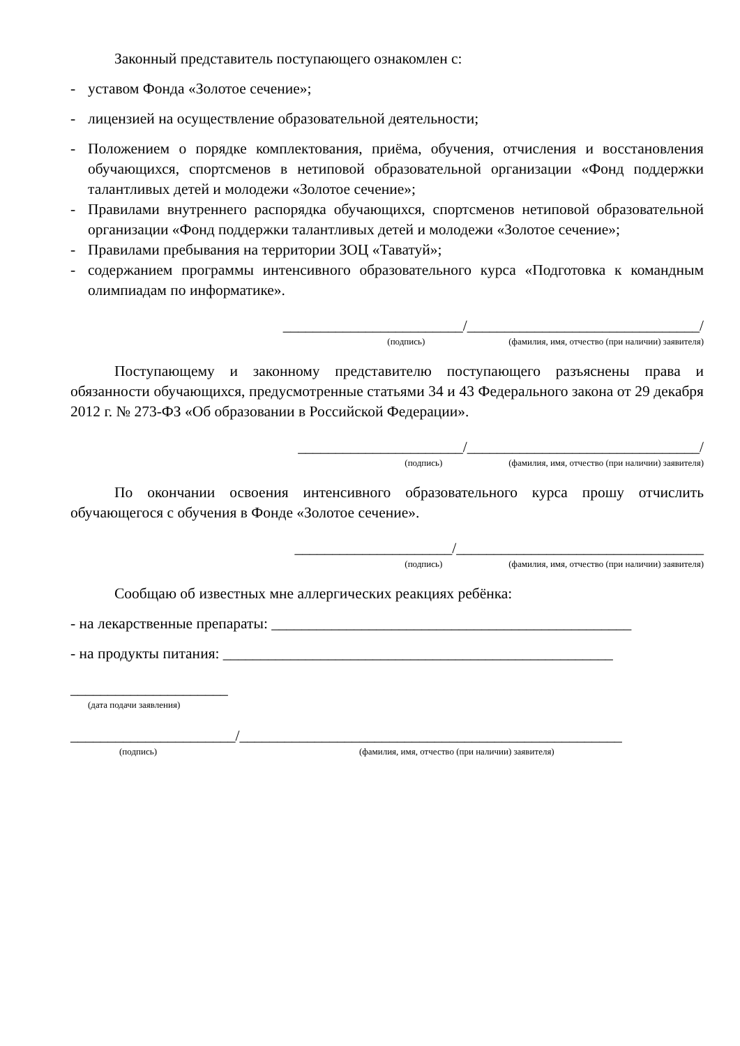Законный представитель поступающего ознакомлен с:
- уставом Фонда «Золотое сечение»;
- лицензией на осуществление образовательной деятельности;
- Положением о порядке комплектования, приёма, обучения, отчисления и восстановления обучающихся, спортсменов в нетиповой образовательной организации «Фонд поддержки талантливых детей и молодежи «Золотое сечение»;
- Правилами внутреннего распорядка обучающихся, спортсменов нетиповой образовательной организации «Фонд поддержки талантливых детей и молодежи «Золотое сечение»;
- Правилами пребывания на территории ЗОЦ «Таватуй»;
- содержанием программы интенсивного образовательного курса «Подготовка к командным олимпиадам по информатике».
________________________/_______________________________/
(подпись) (фамилия, имя, отчество (при наличии) заявителя)
Поступающему и законному представителю поступающего разъяснены права и обязанности обучающихся, предусмотренные статьями 34 и 43 Федерального закона от 29 декабря 2012 г. № 273-ФЗ «Об образовании в Российской Федерации».
______________________/_______________________________/
(подпись) (фамилия, имя, отчество (при наличии) заявителя)
По окончании освоения интенсивного образовательного курса прошу отчислить обучающегося с обучения в Фонде «Золотое сечение».
_____________________/_________________________________
(подпись) (фамилия, имя, отчество (при наличии) заявителя)
Сообщаю об известных мне аллергических реакциях ребёнка:
- на лекарственные препараты: ________________________________________________
- на продукты питания: ____________________________________________________
_____________________
(дата подачи заявления)
______________________/___________________________________________________
(подпись) (фамилия, имя, отчество (при наличии) заявителя)